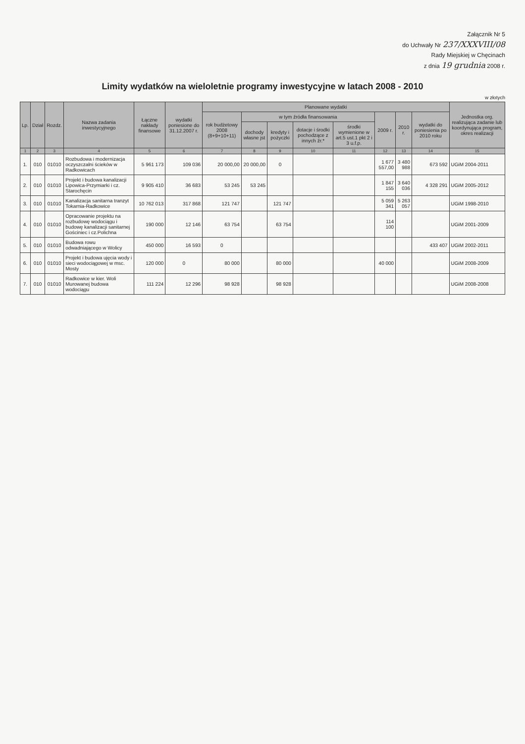Załącznik Nr 5
do Uchwały Nr 237/XXXVIII/08
Rady Miejskiej w Chęcinach
z dnia 19 grudnia 2008 r.
Limity wydatków na wieloletnie programy inwestycyjne w latach 2008 - 2010
w złotych
| Lp. | Dział | Rozdz. | Nazwa zadania inwestycyjnego | Łączne nakłady finansowe | wydatki poniesione do 31.12.2007 r. | Planowane wydatki | | | | | | | | Jednostka org. realizująca zadanie lub koordynująca program, okres realizacji |
| --- | --- | --- | --- | --- | --- | --- | --- | --- | --- | --- | --- | --- | --- | --- |
| | | | | | | rok budżetowy 2008 (8+9+10+11) | w tym źródła finansowania | | | | 2009 r. | 2010 r. | wydatki do poniesienia po 2010 roku | |
| | | | | | | | dochody własne jst | kredyty i pożyczki | dotacje i środki pochodzące z innych źr.* | środki wymienione w art.5 ust.1 pkt 2 i 3 u.f.p. | | | | |
| 1 | 2 | 3 | 4 | 5 | 6 | 7 | 8 | 9 | 10 | 11 | 12 | 13 | 14 | 15 |
| 1. | 010 | 01010 | Rozbudowa i modernizacja oczyszczalni ścieków w Radkowicach | 5 961 173 | 109 036 | 20 000,00 | 20 000,00 | 0 | | | 1 677 557,00 | 3 480 988 | 673 592 | UGiM 2004-2011 |
| 2. | 010 | 01010 | Projekt i budowa kanalizacji Lipowica-Przymiarki i cz. Starochęcin | 9 905 410 | 36 683 | 53 245 | 53 245 | | | | 1 847 155 | 3 640 036 | 4 328 291 | UGiM 2005-2012 |
| 3. | 010 | 01010 | Kanalizacja sanitarna tranzyt Tokarnia-Radkowice | 10 762 013 | 317 868 | 121 747 | | 121 747 | | | 5 059 341 | 5 263 057 | | UGiM 1998-2010 |
| 4. | 010 | 01010 | Opracowanie projektu na rozbudowę wodociągu i budowę kanalizacji sanitarnej Gościniec i cz.Polichna | 190 000 | 12 146 | 63 754 | | 63 754 | | | 114 100 | | | UGiM 2001-2009 |
| 5. | 010 | 01010 | Budowa rowu odwadniającego w Wolicy | 450 000 | 16 593 | 0 | | | | | | | 433 407 | UGiM 2002-2011 |
| 6. | 010 | 01010 | Projekt i budowa ujęcia wody i sieci wodociągowej w msc. Mosty | 120 000 | 0 | 80 000 | | 80 000 | | | 40 000 | | | UGiM 2008-2009 |
| 7. | 010 | 01010 | Radkowice w kier. Woli Murowanej budowa wodociągu | 111 224 | 12 296 | 98 928 | | 98 928 | | | | | | UGiM 2008-2008 |